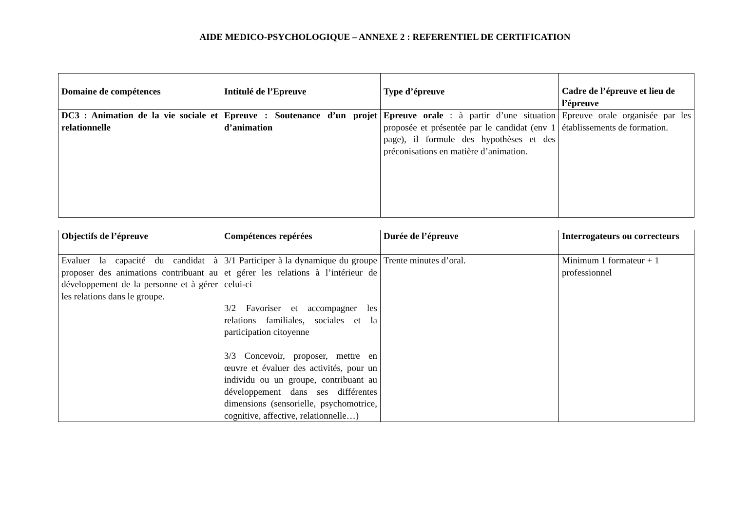AIDE MEDICO-PSYCHOLOGIQUE – ANNEXE 2 : REFERENTIEL DE CERTIFICATION
| Domaine de compétences | Intitulé de l’Epreuve | Type d’épreuve | Cadre de l’épreuve et lieu de l’épreuve |
| --- | --- | --- | --- |
| DC3 : Animation de la vie sociale et relationnelle | Epreuve : Soutenance d’un projet d’animation | Epreuve orale : à partir d’une situation proposée et présentée par le candidat (env 1 page), il formule des hypothèses et des préconisations en matière d’animation. | Epreuve orale organisée par les établissements de formation. |
| Objectifs de l’épreuve | Compétences repérées | Durée de l’épreuve | Interrogateurs ou correcteurs |
| --- | --- | --- | --- |
| Evaluer la capacité du candidat à proposer des animations contribuant au développement de la personne et à gérer les relations dans le groupe. | 3/1 Participer à la dynamique du groupe et gérer les relations à l’intérieur de celui-ci 3/2 Favoriser et accompagner les relations familiales, sociales et la participation citoyenne 3/3 Concevoir, proposer, mettre en œuvre et évaluer des activités, pour un individu ou un groupe, contribuant au développement dans ses différentes dimensions (sensorielle, psychomotrice, cognitive, affective, relationnelle…) | Trente minutes d’oral. | Minimum 1 formateur + 1 professionnel |